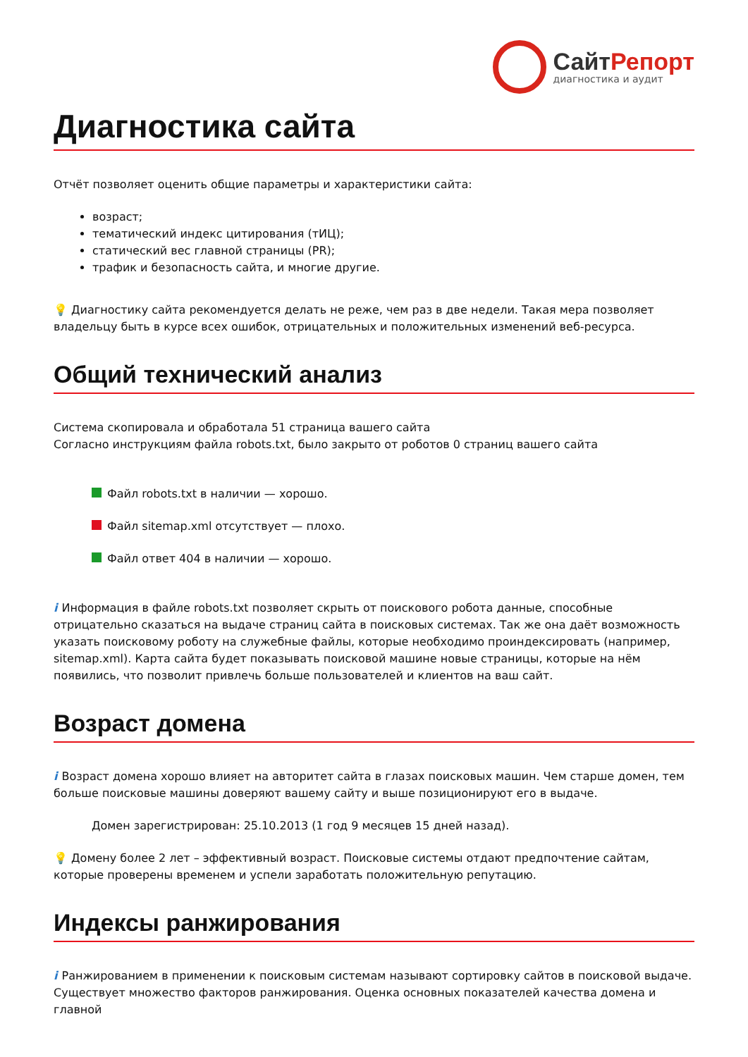СайтРепорт
диагностика и аудит
Диагностика сайта
Отчёт позволяет оценить общие параметры и характеристики сайта:
возраст;
тематический индекс цитирования (тИЦ);
статический вес главной страницы (PR);
трафик и безопасность сайта, и многие другие.
💡 Диагностику сайта рекомендуется делать не реже, чем раз в две недели. Такая мера позволяет владельцу быть в курсе всех ошибок, отрицательных и положительных изменений веб-ресурса.
Общий технический анализ
Система скопировала и обработала 51 страница вашего сайта
Согласно инструкциям файла robots.txt, было закрыто от роботов 0 страниц вашего сайта
Файл robots.txt в наличии — хорошо.
Файл sitemap.xml отсутствует — плохо.
Файл ответ 404 в наличии — хорошо.
i Информация в файле robots.txt позволяет скрыть от поискового робота данные, способные отрицательно сказаться на выдаче страниц сайта в поисковых системах. Так же она даёт возможность указать поисковому роботу на служебные файлы, которые необходимо проиндексировать (например, sitemap.xml). Карта сайта будет показывать поисковой машине новые страницы, которые на нём появились, что позволит привлечь больше пользователей и клиентов на ваш сайт.
Возраст домена
i Возраст домена хорошо влияет на авторитет сайта в глазах поисковых машин. Чем старше домен, тем больше поисковые машины доверяют вашему сайту и выше позиционируют его в выдаче.
Домен зарегистрирован: 25.10.2013 (1 год 9 месяцев 15 дней назад).
💡 Домену более 2 лет – эффективный возраст. Поисковые системы отдают предпочтение сайтам, которые проверены временем и успели заработать положительную репутацию.
Индексы ранжирования
i Ранжированием в применении к поисковым системам называют сортировку сайтов в поисковой выдаче. Существует множество факторов ранжирования. Оценка основных показателей качества домена и главной